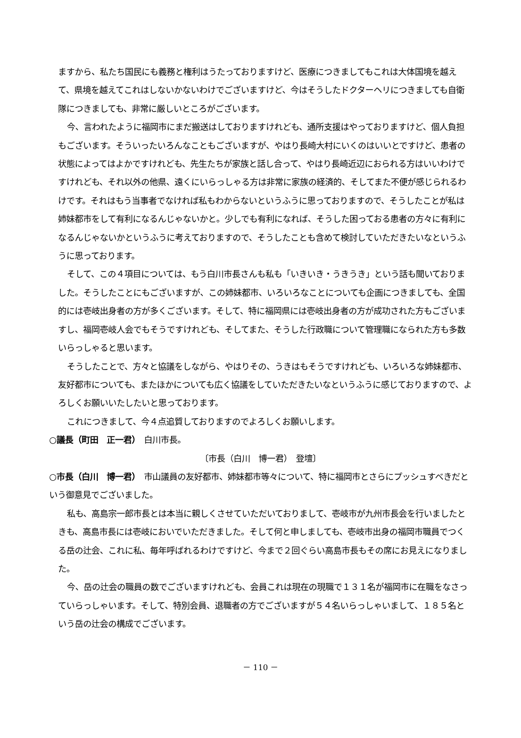ますから、私たち国民にも義務と権利はうたっておりますけど、医療につきましてもこれは大体国境を越えて、県境を越えてこれはしないかないわけでございますけど、今はそうしたドクターヘリにつきましても自衛隊につきましても、非常に厳しいところがございます。
今、言われたように福岡市にまだ搬送はしておりますけれども、通所支援はやっておりますけど、個人負担もございます。そういったいろんなこともございますが、やはり長崎大村にいくのはいいとですけど、患者の状態によってはよかですけれども、先生たちが家族と話し合って、やはり長崎近辺におられる方はいいわけですけれども、それ以外の他県、遠くにいらっしゃる方は非常に家族の経済的、そしてまた不便が感じられるわけです。それはもう当事者でなければ私もわからないというふうに思っておりますので、そうしたことが私は姉妹都市をして有利になるんじゃないかと。少しでも有利になれば、そうした困っておる患者の方々に有利になるんじゃないかというふうに考えておりますので、そうしたことも含めて検討していただきたいなというふうに思っております。
そして、この４項目については、もう白川市長さんも私も「いきいき・うきうき」という話も聞いておりました。そうしたことにもございますが、この姉妹都市、いろいろなことについても企画につきましても、全国的には壱岐出身者の方が多くございます。そして、特に福岡県には壱岐出身者の方が成功された方もございますし、福岡壱岐人会でもそうですけれども、そしてまた、そうした行政職について管理職になられた方も多数いらっしゃると思います。
そうしたことで、方々と協議をしながら、やはりその、うきはもそうですけれども、いろいろな姉妹都市、友好都市についても、またほかについても広く協議をしていただきたいなというふうに感じておりますので、よろしくお願いいたしたいと思っております。
これにつきまして、今４点追質しておりますのでよろしくお願いします。
○議長（町田　正一君）　白川市長。
〔市長（白川　博一君）　登壇〕
○市長（白川　博一君）　市山議員の友好都市、姉妹都市等々について、特に福岡市とさらにプッシュすべきだという御意見でございました。
私も、高島宗一郎市長とは本当に親しくさせていただいておりまして、壱岐市が九州市長会を行いましたときも、高島市長には壱岐においでいただきました。そして何と申しましても、壱岐市出身の福岡市職員でつくる岳の辻会、これに私、毎年呼ばれるわけですけど、今まで２回ぐらい高島市長もその席にお見えになりました。
今、岳の辻会の職員の数でございますけれども、会員これは現在の現職で１３１名が福岡市に在職をなさっていらっしゃいます。そして、特別会員、退職者の方でございますが５４名いらっしゃいまして、１８５名という岳の辻会の構成でございます。
－ 110 －